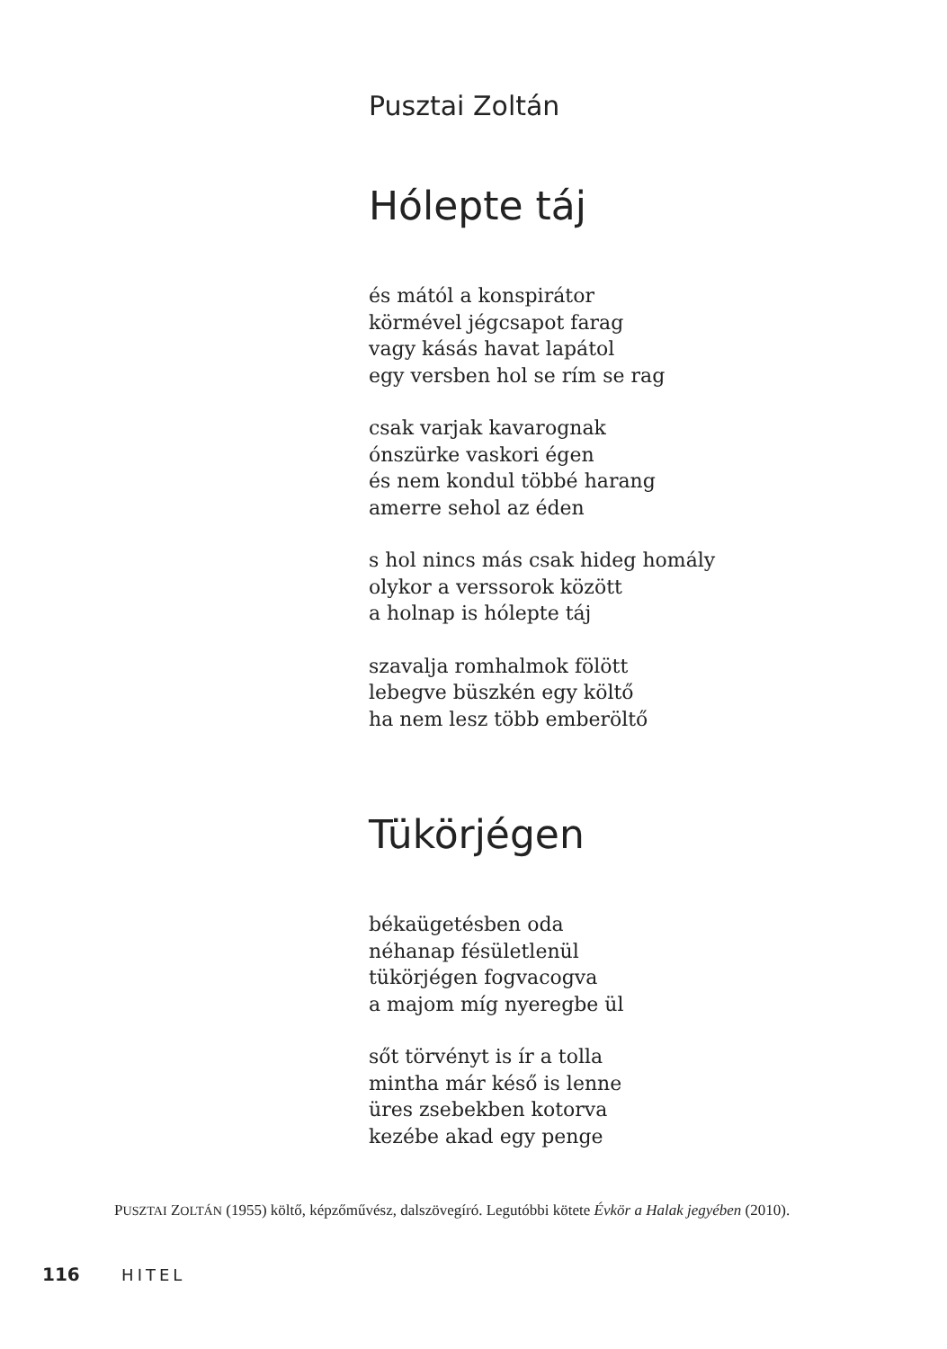Pusztai Zoltán
Hólepte táj
és mától a konspirátor
körmével jégcsapot farag
vagy kásás havat lapátol
egy versben hol se rím se rag
csak varjak kavarognak
ónszürke vaskori égen
és nem kondul többé harang
amerre sehol az éden
s hol nincs más csak hideg homály
olykor a verssorok között
a holnap is hólepte táj
szavalja romhalmok fölött
lebegve büszkén egy költő
ha nem lesz több emberöltő
Tükörjégen
békaügetésben oda
néhanap fésületlenül
tükörjégen fogvacogva
a majom míg nyeregbe ül
sőt törvényt is ír a tolla
mintha már késő is lenne
üres zsebekben kotorva
kezébe akad egy penge
PUSZTAI ZOLTÁN (1955) költő, képzőművész, dalszövegíró. Legutóbbi kötete Évkör a Halak jegyében (2010).
116 HITEL